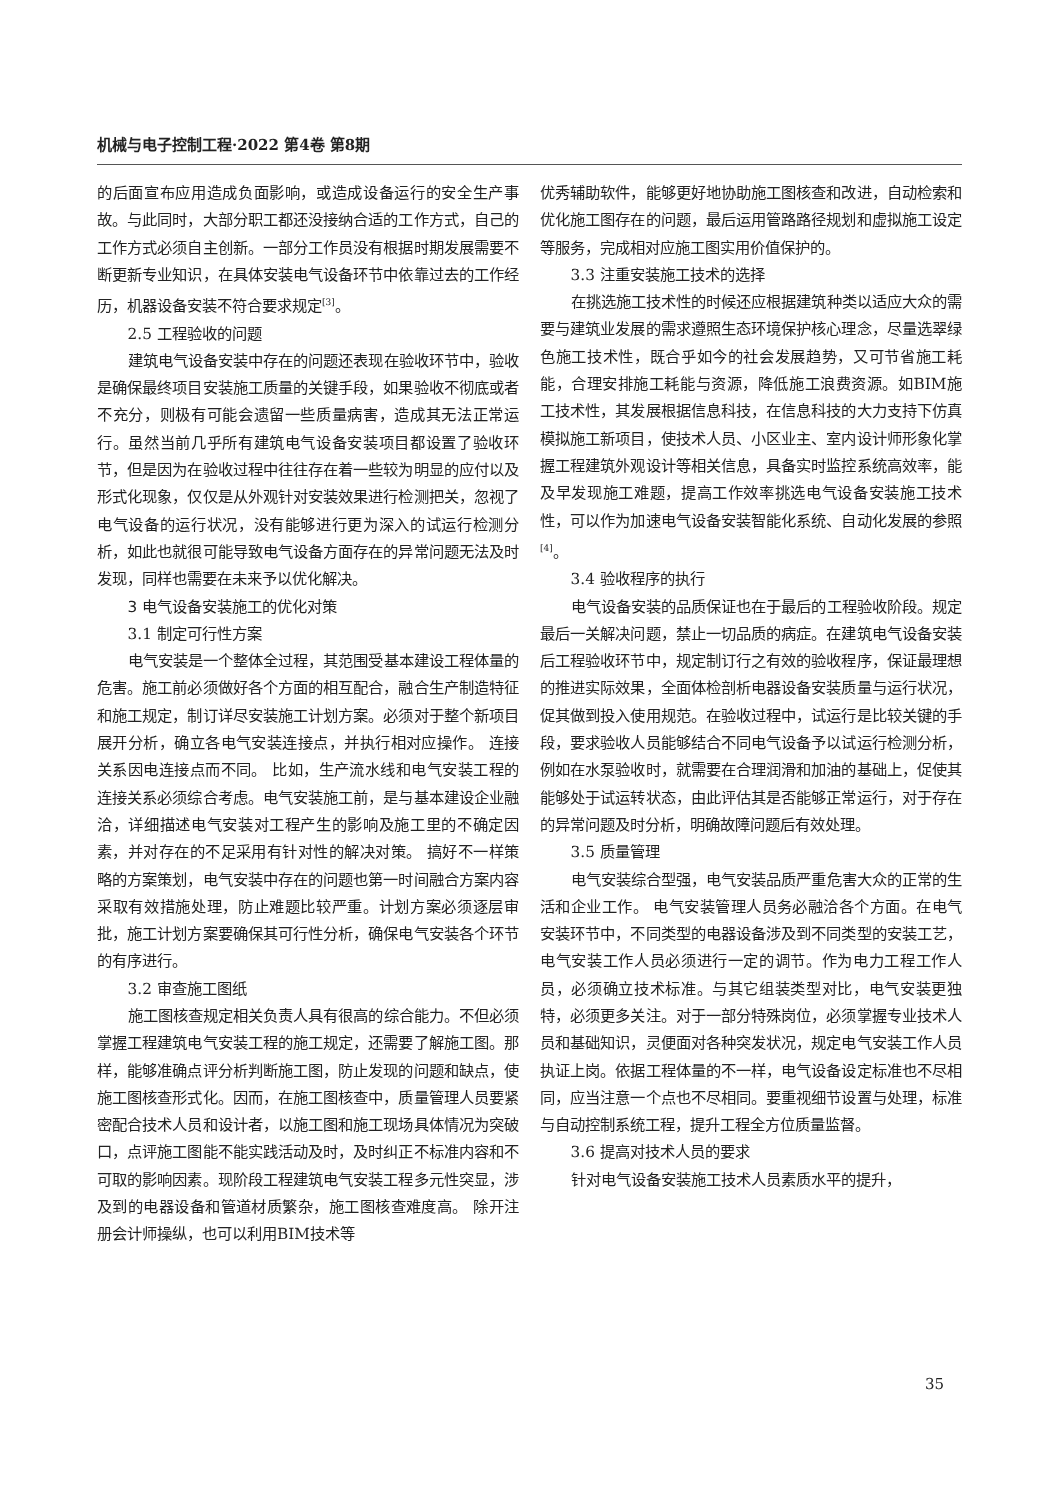机械与电子控制工程·2022 第4卷 第8期
的后面宣布应用造成负面影响，或造成设备运行的安全生产事故。与此同时，大部分职工都还没接纳合适的工作方式，自己的工作方式必须自主创新。一部分工作员没有根据时期发展需要不断更新专业知识，在具体安装电气设备环节中依靠过去的工作经历，机器设备安装不符合要求规定<sup>[3]</sup>。
2.5 工程验收的问题
建筑电气设备安装中存在的问题还表现在验收环节中，验收是确保最终项目安装施工质量的关键手段，如果验收不彻底或者不充分，则极有可能会遗留一些质量病害，造成其无法正常运行。虽然当前几乎所有建筑电气设备安装项目都设置了验收环节，但是因为在验收过程中往往存在着一些较为明显的应付以及形式化现象，仅仅是从外观针对安装效果进行检测把关，忽视了电气设备的运行状况，没有能够进行更为深入的试运行检测分析，如此也就很可能导致电气设备方面存在的异常问题无法及时发现，同样也需要在未来予以优化解决。
3 电气设备安装施工的优化对策
3.1 制定可行性方案
电气安装是一个整体全过程，其范围受基本建设工程体量的危害。施工前必须做好各个方面的相互配合，融合生产制造特征和施工规定，制订详尽安装施工计划方案。必须对于整个新项目展开分析，确立各电气安装连接点，并执行相对应操作。 连接关系因电连接点而不同。 比如，生产流水线和电气安装工程的连接关系必须综合考虑。电气安装施工前，是与基本建设企业融洽，详细描述电气安装对工程产生的影响及施工里的不确定因素，并对存在的不足采用有针对性的解决对策。 搞好不一样策略的方案策划，电气安装中存在的问题也第一时间融合方案内容采取有效措施处理，防止难题比较严重。计划方案必须逐层审批，施工计划方案要确保其可行性分析，确保电气安装各个环节的有序进行。
3.2 审查施工图纸
施工图核查规定相关负责人具有很高的综合能力。不但必须掌握工程建筑电气安装工程的施工规定，还需要了解施工图。那样，能够准确点评分析判断施工图，防止发现的问题和缺点，使施工图核查形式化。因而，在施工图核查中，质量管理人员要紧密配合技术人员和设计者，以施工图和施工现场具体情况为突破口，点评施工图能不能实践活动及时，及时纠正不标准内容和不可取的影响因素。现阶段工程建筑电气安装工程多元性突显，涉及到的电器设备和管道材质繁杂，施工图核查难度高。 除开注册会计师操纵，也可以利用BIM技术等
优秀辅助软件，能够更好地协助施工图核查和改进，自动检索和优化施工图存在的问题，最后运用管路路径规划和虚拟施工设定等服务，完成相对应施工图实用价值保护的。
3.3 注重安装施工技术的选择
在挑选施工技术性的时候还应根据建筑种类以适应大众的需要与建筑业发展的需求遵照生态环境保护核心理念，尽量选翠绿色施工技术性，既合乎如今的社会发展趋势，又可节省施工耗能，合理安排施工耗能与资源，降低施工浪费资源。如BIM施工技术性，其发展根据信息科技，在信息科技的大力支持下仿真模拟施工新项目，使技术人员、小区业主、室内设计师形象化掌握工程建筑外观设计等相关信息，具备实时监控系统高效率，能及早发现施工难题，提高工作效率挑选电气设备安装施工技术性，可以作为加速电气设备安装智能化系统、自动化发展的参照<sup>[4]</sup>。
3.4 验收程序的执行
电气设备安装的品质保证也在于最后的工程验收阶段。规定最后一关解决问题，禁止一切品质的病症。在建筑电气设备安装后工程验收环节中，规定制订行之有效的验收程序，保证最理想的推进实际效果，全面体检剖析电器设备安装质量与运行状况，促其做到投入使用规范。在验收过程中，试运行是比较关键的手段，要求验收人员能够结合不同电气设备予以试运行检测分析，例如在水泵验收时，就需要在合理润滑和加油的基础上，促使其能够处于试运转状态，由此评估其是否能够正常运行，对于存在的异常问题及时分析，明确故障问题后有效处理。
3.5 质量管理
电气安装综合型强，电气安装品质严重危害大众的正常的生活和企业工作。 电气安装管理人员务必融洽各个方面。在电气安装环节中，不同类型的电器设备涉及到不同类型的安装工艺，电气安装工作人员必须进行一定的调节。作为电力工程工作人员，必须确立技术标准。与其它组装类型对比，电气安装更独特，必须更多关注。对于一部分特殊岗位，必须掌握专业技术人员和基础知识，灵便面对各种突发状况，规定电气安装工作人员执证上岗。依据工程体量的不一样，电气设备设定标准也不尽相同，应当注意一个点也不尽相同。要重视细节设置与处理，标准与自动控制系统工程，提升工程全方位质量监督。
3.6 提高对技术人员的要求
针对电气设备安装施工技术人员素质水平的提升，
35